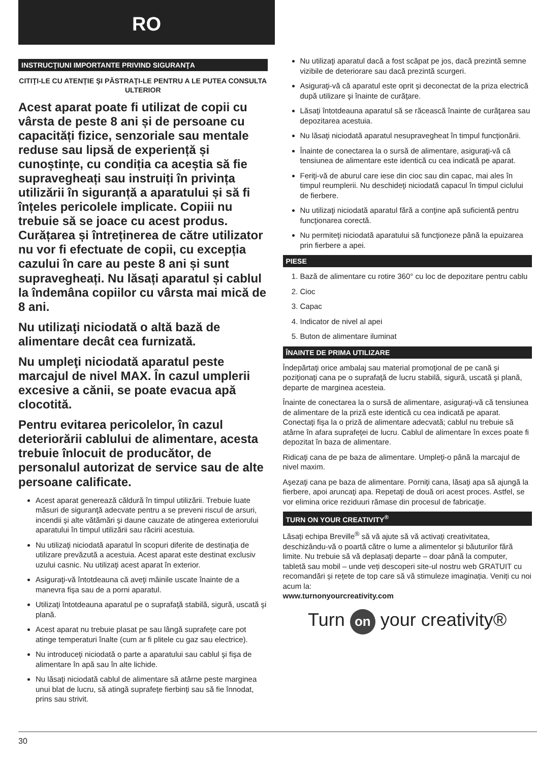RO
INSTRUCŢIUNI IMPORTANTE PRIVIND SIGURANŢA
CITIŢI-LE CU ATENŢIE ŞI PĂSTRAŢI-LE PENTRU A LE PUTEA CONSULTA ULTERIOR
Acest aparat poate fi utilizat de copii cu vârsta de peste 8 ani și de persoane cu capacități fizice, senzoriale sau mentale reduse sau lipsă de experiență și cunoștințe, cu condiția ca aceștia să fie supravegheați sau instruiți în privința utilizării în siguranță a aparatului și să fi înțeles pericolele implicate. Copiii nu trebuie să se joace cu acest produs. Curățarea și întreținerea de către utilizator nu vor fi efectuate de copii, cu excepția cazului în care au peste 8 ani și sunt supravegheați. Nu lăsați aparatul și cablul la îndemâna copiilor cu vârsta mai mică de 8 ani.
Nu utilizaţi niciodată o altă bază de alimentare decât cea furnizată.
Nu umpleţi niciodată aparatul peste marcajul de nivel MAX. În cazul umplerii excesive a cănii, se poate evacua apă clocotită.
Pentru evitarea pericolelor, în cazul deteriorării cablului de alimentare, acesta trebuie înlocuit de producător, de personalul autorizat de service sau de alte persoane calificate.
Acest aparat generează căldură în timpul utilizării. Trebuie luate măsuri de siguranţă adecvate pentru a se preveni riscul de arsuri, incendii şi alte vătămări şi daune cauzate de atingerea exteriorului aparatului în timpul utilizării sau răcirii acestuia.
Nu utilizaţi niciodată aparatul în scopuri diferite de destinaţia de utilizare prevăzută a acestuia. Acest aparat este destinat exclusiv uzului casnic. Nu utilizaţi acest aparat în exterior.
Asiguraţi-vă întotdeauna că aveţi mâinile uscate înainte de a manevra fişa sau de a porni aparatul.
Utilizaţi întotdeauna aparatul pe o suprafaţă stabilă, sigură, uscată şi plană.
Acest aparat nu trebuie plasat pe sau lângă suprafeţe care pot atinge temperaturi înalte (cum ar fi plitele cu gaz sau electrice).
Nu introduceţi niciodată o parte a aparatului sau cablul şi fişa de alimentare în apă sau în alte lichide.
Nu lăsaţi niciodată cablul de alimentare să atârne peste marginea unui blat de lucru, să atingă suprafeţe fierbinţi sau să fie înnodat, prins sau strivit.
Nu utilizaţi aparatul dacă a fost scăpat pe jos, dacă prezintă semne vizibile de deteriorare sau dacă prezintă scurgeri.
Asiguraţi-vă că aparatul este oprit şi deconectat de la priza electrică după utilizare şi înainte de curăţare.
Lăsaţi întotdeauna aparatul să se răcească înainte de curăţarea sau depozitarea acestuia.
Nu lăsaţi niciodată aparatul nesupravegheat în timpul funcţionării.
Înainte de conectarea la o sursă de alimentare, asiguraţi-vă că tensiunea de alimentare este identică cu cea indicată pe aparat.
Feriţi-vă de aburul care iese din cioc sau din capac, mai ales în timpul reumplerii. Nu deschideţi niciodată capacul în timpul ciclului de fierbere.
Nu utilizaţi niciodată aparatul fără a conţine apă suficientă pentru funcţionarea corectă.
Nu permiteţi niciodată aparatului să funcţioneze până la epuizarea prin fierbere a apei.
PIESE
1. Bază de alimentare cu rotire 360° cu loc de depozitare pentru cablu
2. Cioc
3. Capac
4. Indicator de nivel al apei
5. Buton de alimentare iluminat
ÎNAINTE DE PRIMA UTILIZARE
Îndepărtaţi orice ambalaj sau material promoţional de pe cană şi poziţionaţi cana pe o suprafaţă de lucru stabilă, sigură, uscată şi plană, departe de marginea acesteia.
Înainte de conectarea la o sursă de alimentare, asiguraţi-vă că tensiunea de alimentare de la priză este identică cu cea indicată pe aparat. Conectaţi fişa la o priză de alimentare adecvată; cablul nu trebuie să atârne în afara suprafeţei de lucru. Cablul de alimentare în exces poate fi depozitat în baza de alimentare.
Ridicaţi cana de pe baza de alimentare. Umpleţi-o până la marcajul de nivel maxim.
Aşezaţi cana pe baza de alimentare. Porniţi cana, lăsaţi apa să ajungă la fierbere, apoi aruncaţi apa. Repetaţi de două ori acest proces. Astfel, se vor elimina orice reziduuri rămase din procesul de fabricaţie.
TURN ON YOUR CREATIVITY<sup>®</sup>
Lăsați echipa Breville<sup>®</sup> să vă ajute să vă activați creativitatea, deschizându-vă o poartă către o lume a alimentelor și băuturilor fără limite. Nu trebuie să vă deplasați departe – doar până la computer, tabletă sau mobil – unde veți descoperi site-ul nostru web GRATUIT cu recomandări și rețete de top care să vă stimuleze imaginația. Veniți cu noi acum la:
www.turnonyourcreativity.com
Turn on your creativity®
30